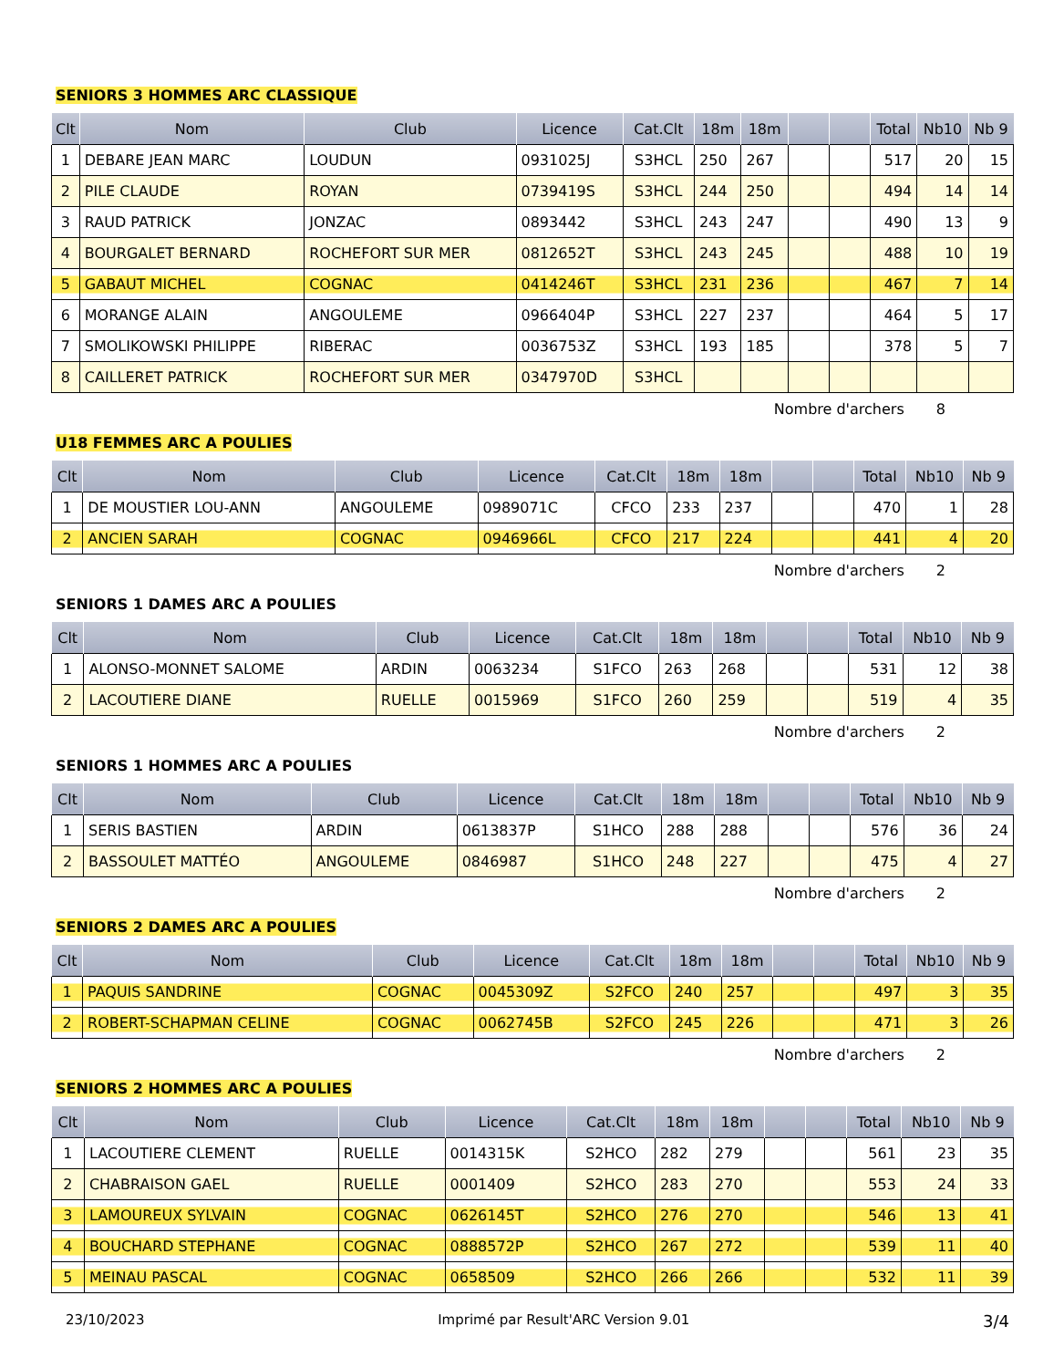SENIORS 3 HOMMES ARC CLASSIQUE
| Clt | Nom | Club | Licence | Cat.Clt | 18m | 18m | | | Total | Nb10 | Nb 9 |
| --- | --- | --- | --- | --- | --- | --- | --- | --- | --- | --- | --- |
| 1 | DEBARE JEAN MARC | LOUDUN | 0931025J | S3HCL | 250 | 267 | | | 517 | 20 | 15 |
| 2 | PILE CLAUDE | ROYAN | 0739419S | S3HCL | 244 | 250 | | | 494 | 14 | 14 |
| 3 | RAUD PATRICK | JONZAC | 0893442 | S3HCL | 243 | 247 | | | 490 | 13 | 9 |
| 4 | BOURGALET BERNARD | ROCHEFORT SUR MER | 0812652T | S3HCL | 243 | 245 | | | 488 | 10 | 19 |
| 5 | GABAUT MICHEL | COGNAC | 0414246T | S3HCL | 231 | 236 | | | 467 | 7 | 14 |
| 6 | MORANGE ALAIN | ANGOULEME | 0966404P | S3HCL | 227 | 237 | | | 464 | 5 | 17 |
| 7 | SMOLIKOWSKI PHILIPPE | RIBERAC | 0036753Z | S3HCL | 193 | 185 | | | 378 | 5 | 7 |
| 8 | CAILLERET PATRICK | ROCHEFORT SUR MER | 0347970D | S3HCL | | | | | | | |
Nombre d'archers 8
U18 FEMMES ARC A POULIES
| Clt | Nom | Club | Licence | Cat.Clt | 18m | 18m | | | Total | Nb10 | Nb 9 |
| --- | --- | --- | --- | --- | --- | --- | --- | --- | --- | --- | --- |
| 1 | DE MOUSTIER LOU-ANN | ANGOULEME | 0989071C | CFCO | 233 | 237 | | | 470 | 1 | 28 |
| 2 | ANCIEN SARAH | COGNAC | 0946966L | CFCO | 217 | 224 | | | 441 | 4 | 20 |
Nombre d'archers 2
SENIORS 1 DAMES ARC A POULIES
| Clt | Nom | Club | Licence | Cat.Clt | 18m | 18m | | | Total | Nb10 | Nb 9 |
| --- | --- | --- | --- | --- | --- | --- | --- | --- | --- | --- | --- |
| 1 | ALONSO-MONNET SALOME | ARDIN | 0063234 | S1FCO | 263 | 268 | | | 531 | 12 | 38 |
| 2 | LACOUTIERE DIANE | RUELLE | 0015969 | S1FCO | 260 | 259 | | | 519 | 4 | 35 |
Nombre d'archers 2
SENIORS 1 HOMMES ARC A POULIES
| Clt | Nom | Club | Licence | Cat.Clt | 18m | 18m | | | Total | Nb10 | Nb 9 |
| --- | --- | --- | --- | --- | --- | --- | --- | --- | --- | --- | --- |
| 1 | SERIS BASTIEN | ARDIN | 0613837P | S1HCO | 288 | 288 | | | 576 | 36 | 24 |
| 2 | BASSOULET MATTÉO | ANGOULEME | 0846987 | S1HCO | 248 | 227 | | | 475 | 4 | 27 |
Nombre d'archers 2
SENIORS 2 DAMES ARC A POULIES
| Clt | Nom | Club | Licence | Cat.Clt | 18m | 18m | | | Total | Nb10 | Nb 9 |
| --- | --- | --- | --- | --- | --- | --- | --- | --- | --- | --- | --- |
| 1 | PAQUIS SANDRINE | COGNAC | 0045309Z | S2FCO | 240 | 257 | | | 497 | 3 | 35 |
| 2 | ROBERT-SCHAPMAN CELINE | COGNAC | 0062745B | S2FCO | 245 | 226 | | | 471 | 3 | 26 |
Nombre d'archers 2
SENIORS 2 HOMMES ARC A POULIES
| Clt | Nom | Club | Licence | Cat.Clt | 18m | 18m | | | Total | Nb10 | Nb 9 |
| --- | --- | --- | --- | --- | --- | --- | --- | --- | --- | --- | --- |
| 1 | LACOUTIERE CLEMENT | RUELLE | 0014315K | S2HCO | 282 | 279 | | | 561 | 23 | 35 |
| 2 | CHABRAISON GAEL | RUELLE | 0001409 | S2HCO | 283 | 270 | | | 553 | 24 | 33 |
| 3 | LAMOUREUX SYLVAIN | COGNAC | 0626145T | S2HCO | 276 | 270 | | | 546 | 13 | 41 |
| 4 | BOUCHARD STEPHANE | COGNAC | 0888572P | S2HCO | 267 | 272 | | | 539 | 11 | 40 |
| 5 | MEINAU PASCAL | COGNAC | 0658509 | S2HCO | 266 | 266 | | | 532 | 11 | 39 |
23/10/2023 Imprimé par Result'ARC Version 9.01 3/4